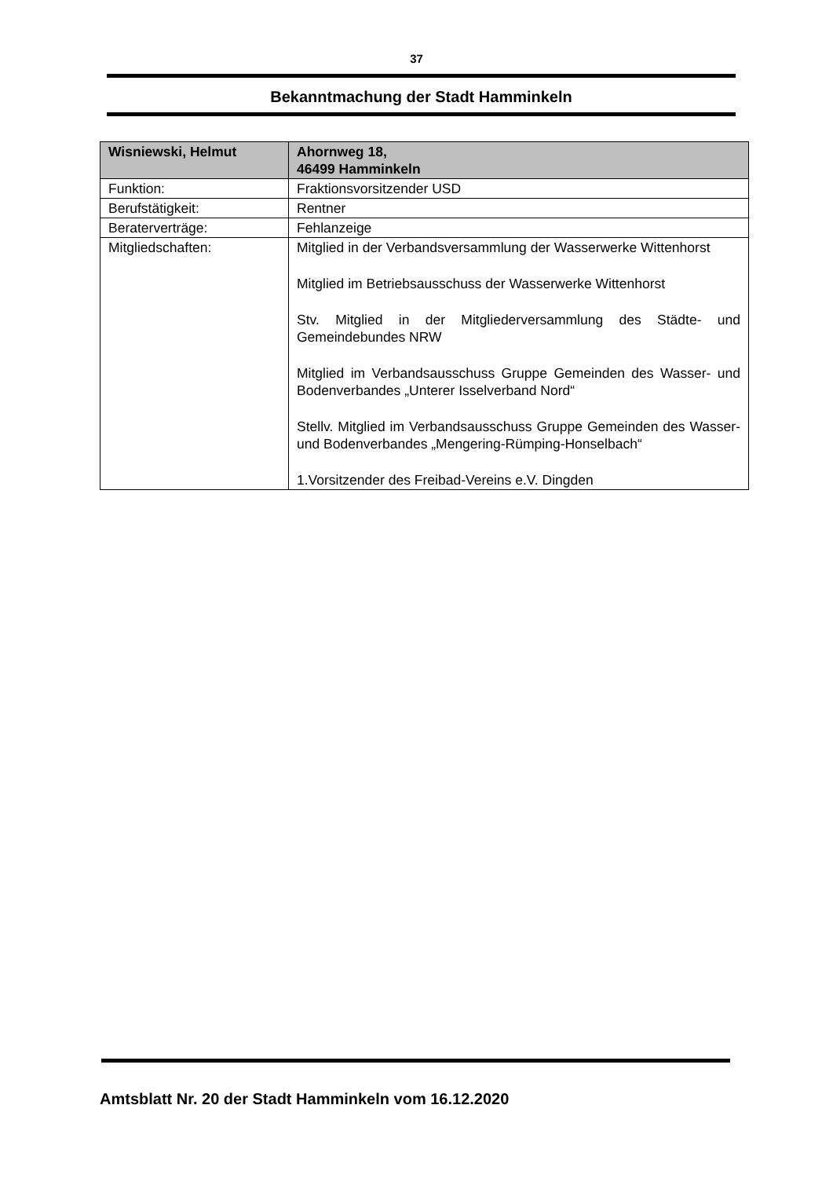37
Bekanntmachung der Stadt Hamminkeln
| Wisniewski, Helmut | Ahornweg 18, 46499 Hamminkeln |
| --- | --- |
| Funktion: | Fraktionsvorsitzender USD |
| Berufstätigkeit: | Rentner |
| Beraterverträge: | Fehlanzeige |
| Mitgliedschaften: | Mitglied in der Verbandsversammlung der Wasserwerke Wittenhorst Mitglied im Betriebsausschuss der Wasserwerke Wittenhorst Stv. Mitglied in der Mitgliederversammlung des Städte- und Gemeindebundes NRW Mitglied im Verbandsausschuss Gruppe Gemeinden des Wasser- und Bodenverbandes „Unterer Isselverband Nord“ Stellv. Mitglied im Verbandsausschuss Gruppe Gemeinden des Wasser- und Bodenverbandes „Mengering-Rümping-Honselbach“ 1.Vorsitzender des Freibad-Vereins e.V. Dingden |
Amtsblatt Nr. 20 der Stadt Hamminkeln vom 16.12.2020